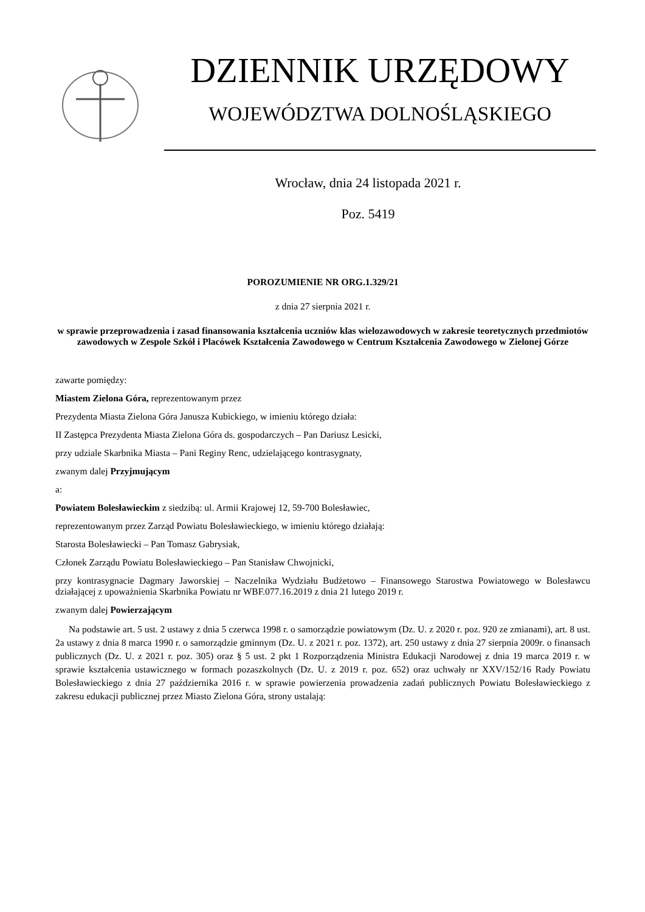DZIENNIK URZĘDOWY
WOJEWÓDZTWA DOLNOŚLĄSKIEGO
Wrocław, dnia 24 listopada 2021 r.
Poz. 5419
POROZUMIENIE NR ORG.1.329/21
z dnia 27 sierpnia 2021 r.
w sprawie przeprowadzenia i zasad finansowania kształcenia uczniów klas wielozawodowych w zakresie teoretycznych przedmiotów zawodowych w Zespole Szkół i Placówek Kształcenia Zawodowego w Centrum Kształcenia Zawodowego w Zielonej Górze
zawarte pomiędzy:
Miastem Zielona Góra, reprezentowanym przez
Prezydenta Miasta Zielona Góra Janusza Kubickiego, w imieniu którego działa:
II Zastępca Prezydenta Miasta Zielona Góra ds. gospodarczych – Pan Dariusz Lesicki,
przy udziale Skarbnika Miasta – Pani Reginy Renc, udzielającego kontrasygnaty,
zwanym dalej Przyjmującym
a:
Powiatem Bolesławieckim z siedzibą: ul. Armii Krajowej 12, 59-700 Bolesławiec,
reprezentowanym przez Zarząd Powiatu Bolesławieckiego, w imieniu którego działają:
Starosta Bolesławiecki – Pan Tomasz Gabrysiak,
Członek Zarządu Powiatu Bolesławieckiego – Pan Stanisław Chwojnicki,
przy kontrasygnacie Dagmary Jaworskiej – Naczelnika Wydziału Budżetowo – Finansowego Starostwa Powiatowego w Bolesławcu działającej z upoważnienia Skarbnika Powiatu nr WBF.077.16.2019 z dnia 21 lutego 2019 r.
zwanym dalej Powierzającym
Na podstawie art. 5 ust. 2 ustawy z dnia 5 czerwca 1998 r. o samorządzie powiatowym (Dz. U. z 2020 r. poz. 920 ze zmianami), art. 8 ust. 2a ustawy z dnia 8 marca 1990 r. o samorządzie gminnym (Dz. U. z 2021 r. poz. 1372), art. 250 ustawy z dnia 27 sierpnia 2009r. o finansach publicznych (Dz. U. z 2021 r. poz. 305) oraz § 5 ust. 2 pkt 1 Rozporządzenia Ministra Edukacji Narodowej z dnia 19 marca 2019 r. w sprawie kształcenia ustawicznego w formach pozaszkolnych (Dz. U. z 2019 r. poz. 652) oraz uchwały nr XXV/152/16 Rady Powiatu Bolesławieckiego z dnia 27 października 2016 r. w sprawie powierzenia prowadzenia zadań publicznych Powiatu Bolesławieckiego z zakresu edukacji publicznej przez Miasto Zielona Góra, strony ustalają: